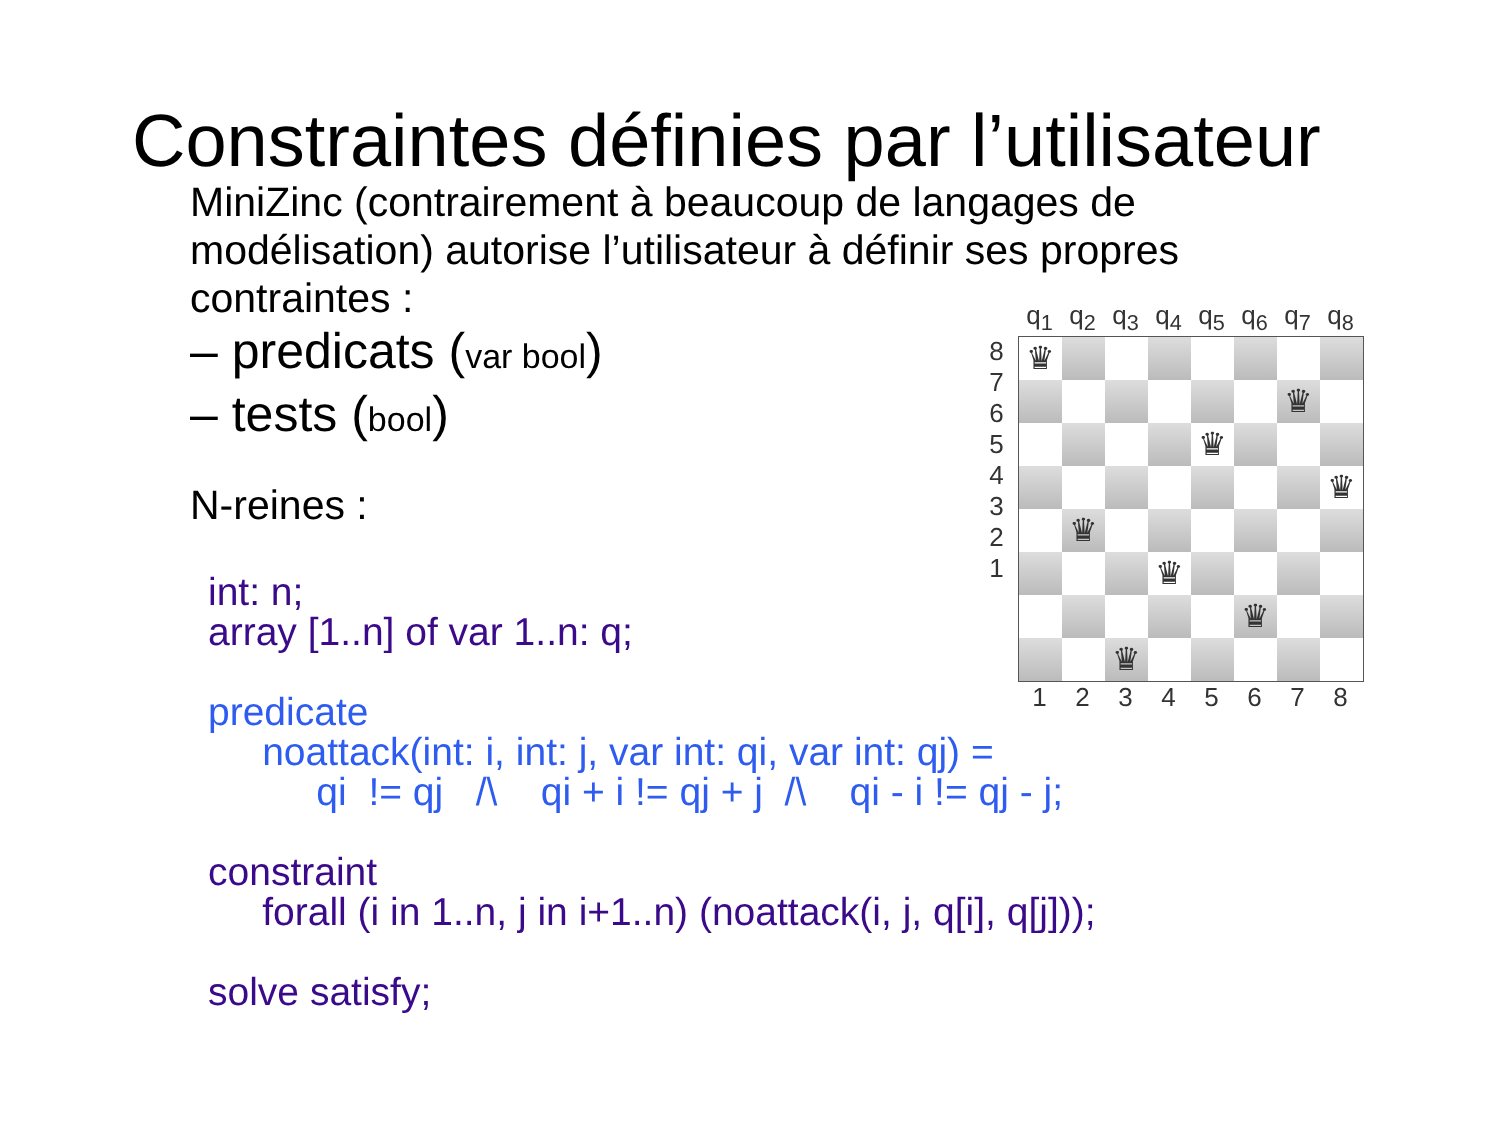Constraintes définies par l’utilisateur
MiniZinc (contrairement à beaucoup de langages de modélisation) autorise l’utilisateur à définir ses propres contraintes :
– predicats (var bool)
– tests (bool)
N-reines :
int: n;
array [1..n] of var 1..n: q;

predicate
     noattack(int: i, int: j, var int: qi, var int: qj) =
          qi  != qj   /\    qi + i != qj + j  /\    qi - i != qj - j;

constraint
     forall (i in 1..n, j in i+1..n) (noattack(i, j, q[i], q[j]));

solve satisfy;
q<sub>1</sub> q<sub>2</sub> q<sub>3</sub> q<sub>4</sub> q<sub>5</sub> q<sub>6</sub> q<sub>7</sub> q<sub>8</sub>
8
7
6
5
4
3
2
1
♛
♛
♛
♛
♛
♛
♛
♛
1 2 3 4 5 6 7 8